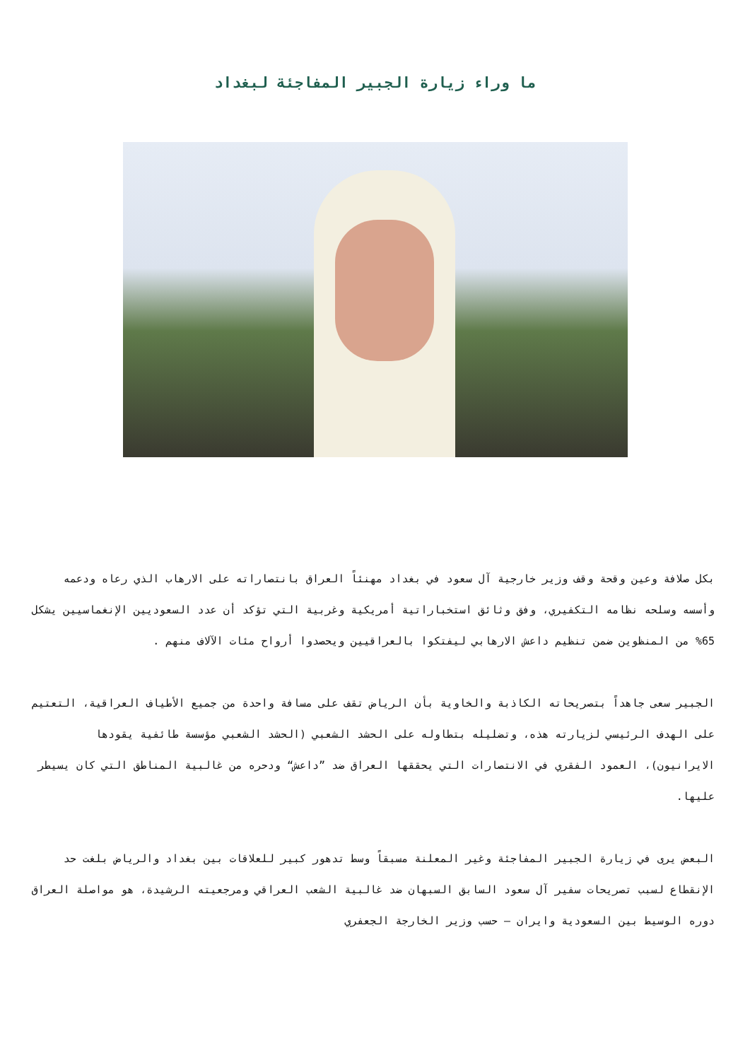ما وراء زيارة الجبير المفاجئة لبغداد
بكل صلافة وعين وقحة وقف وزير خارجية آل سعود في بغداد مهنئاً العراق بانتصاراته على الارهاب الذي رعاه ودعمه وأسسه وسلحه نظامه التكفيري، وفق وثائق استخباراتية أمريكية وغربية التي تؤكد أن عدد السعوديين الإنغماسيين يشكل 65% من المنظوين ضمن تنظيم داعش الارهابي ليفتكوا بالعراقيين ويحصدوا أرواح مئات الآلاف منهم .
الجبير سعى جاهداً بتصريحاته الكاذبة والخاوية بأن الرياض تقف على مسافة واحدة من جميع الأطياف العراقية، التعتيم على الهدف الرئيسي لزيارته هذه، وتضليله بتطاوله على الحشد الشعبي (الحشد الشعبي مؤسسة طائفية يقودها الايرانيون)، العمود الفقري في الانتصارات التي يحققها العراق ضد ”داعش“ ودحره من غالبية المناطق التي كان يسيطر عليها.
البعض يرى في زيارة الجبير المفاجئة وغير المعلنة مسبقاً وسط تدهور كبير للعلاقات بين بغداد والرياض بلغت حد الإنقطاع لسبب تصريحات سفير آل سعود السابق السبهان ضد غالبية الشعب العراقي ومرجعيته الرشيدة، هو مواصلة العراق دوره الوسيط بين السعودية وايران – حسب وزير الخارجة الجعفري